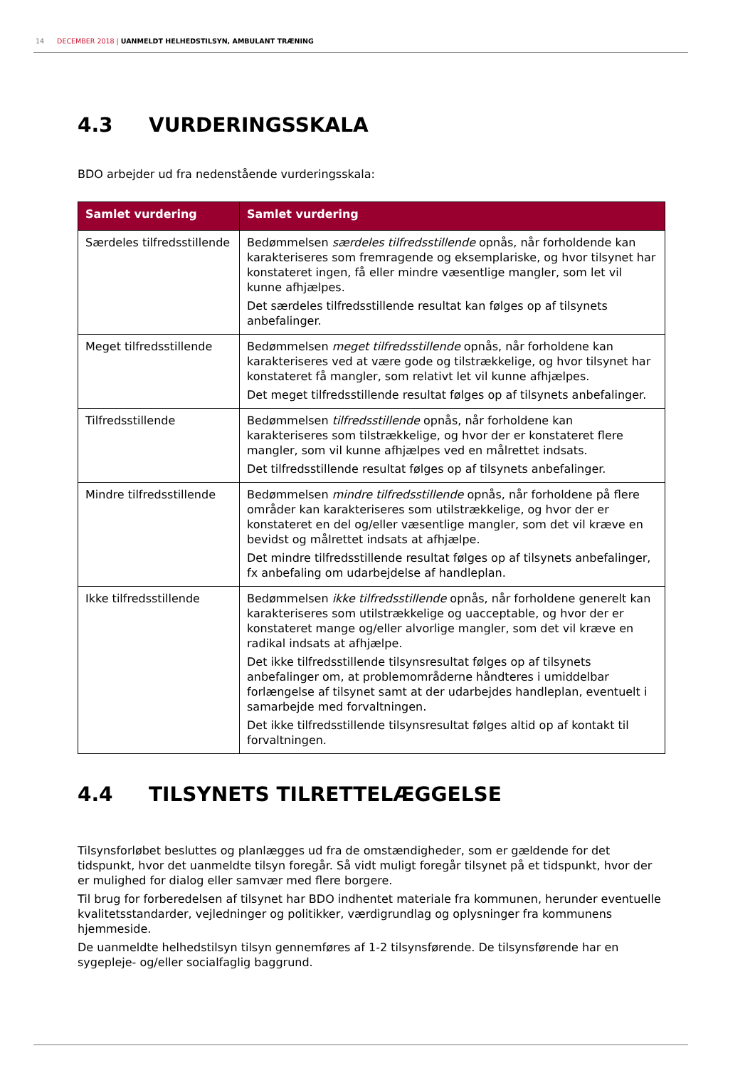14 DECEMBER 2018 | UANMELDT HELHEDSTILSYN, AMBULANT TRÆNING
4.3 VURDERINGSSKALA
BDO arbejder ud fra nedenstående vurderingsskala:
| Samlet vurdering | Samlet vurdering |
| --- | --- |
| Særdeles tilfredsstillende | Bedømmelsen særdeles tilfredsstillende opnås, når forholdende kan karakteriseres som fremragende og eksemplariske, og hvor tilsynet har konstateret ingen, få eller mindre væsentlige mangler, som let vil kunne afhjælpes. Det særdeles tilfredsstillende resultat kan følges op af tilsynets anbefalinger. |
| Meget tilfredsstillende | Bedømmelsen meget tilfredsstillende opnås, når forholdene kan karakteriseres ved at være gode og tilstrækkelige, og hvor tilsynet har konstateret få mangler, som relativt let vil kunne afhjælpes. Det meget tilfredsstillende resultat følges op af tilsynets anbefalinger. |
| Tilfredsstillende | Bedømmelsen tilfredsstillende opnås, når forholdene kan karakteriseres som tilstrækkelige, og hvor der er konstateret flere mangler, som vil kunne afhjælpes ved en målrettet indsats. Det tilfredsstillende resultat følges op af tilsynets anbefalinger. |
| Mindre tilfredsstillende | Bedømmelsen mindre tilfredsstillende opnås, når forholdene på flere områder kan karakteriseres som utilstrækkelige, og hvor der er konstateret en del og/eller væsentlige mangler, som det vil kræve en bevidst og målrettet indsats at afhjælpe. Det mindre tilfredsstillende resultat følges op af tilsynets anbefalinger, fx anbefaling om udarbejdelse af handleplan. |
| Ikke tilfredsstillende | Bedømmelsen ikke tilfredsstillende opnås, når forholdene generelt kan karakteriseres som utilstrækkelige og uacceptable, og hvor der er konstateret mange og/eller alvorlige mangler, som det vil kræve en radikal indsats at afhjælpe. Det ikke tilfredsstillende tilsynsresultat følges op af tilsynets anbefalinger om, at problemområderne håndteres i umiddelbar forlængelse af tilsynet samt at der udarbejdes handleplan, eventuelt i samarbejde med forvaltningen. Det ikke tilfredsstillende tilsynsresultat følges altid op af kontakt til forvaltningen. |
4.4 TILSYNETS TILRETTELÆGGELSE
Tilsynsforløbet besluttes og planlægges ud fra de omstændigheder, som er gældende for det tidspunkt, hvor det uanmeldte tilsyn foregår. Så vidt muligt foregår tilsynet på et tidspunkt, hvor der er mulighed for dialog eller samvær med flere borgere.
Til brug for forberedelsen af tilsynet har BDO indhentet materiale fra kommunen, herunder eventuelle kvalitetsstandarder, vejledninger og politikker, værdigrundlag og oplysninger fra kommunens hjemmeside.
De uanmeldte helhedstilsyn tilsyn gennemføres af 1-2 tilsynsførende. De tilsynsførende har en sygepleje- og/eller socialfaglig baggrund.